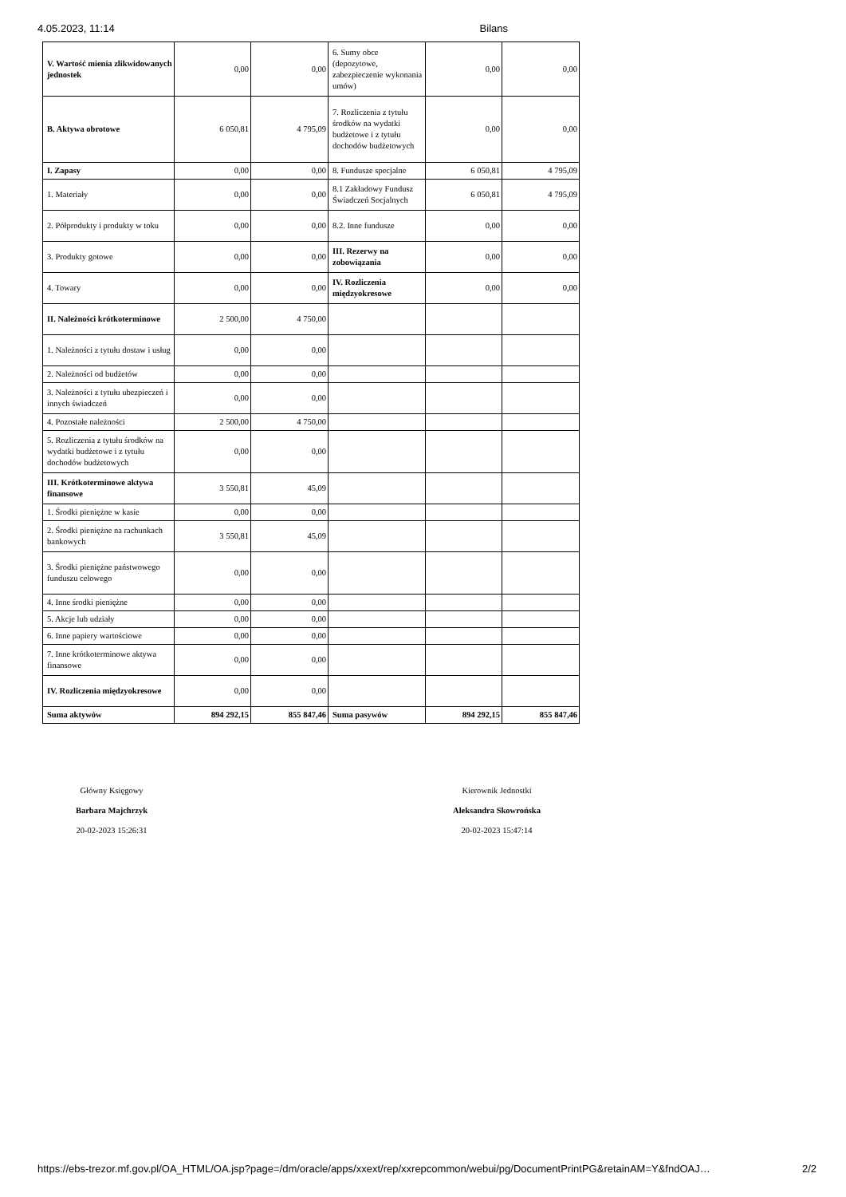4.05.2023, 11:14 Bilans
| V. Wartość mienia zlikwidowanych jednostek | 0,00 | 0,00 | 6. Sumy obce (depozytowe, zabezpieczenie wykonania umów) | 0,00 | 0,00 |
| B. Aktywa obrotowe | 6 050,81 | 4 795,09 | 7. Rozliczenia z tytułu środków na wydatki budżetowe i z tytułu dochodów budżetowych | 0,00 | 0,00 |
| I. Zapasy | 0,00 | 0,00 | 8. Fundusze specjalne | 6 050,81 | 4 795,09 |
| 1. Materiały | 0,00 | 0,00 | 8.1 Zakładowy Fundusz Świadczeń Socjalnych | 6 050,81 | 4 795,09 |
| 2. Półprodukty i produkty w toku | 0,00 | 0,00 | 8.2. Inne fundusze | 0,00 | 0,00 |
| 3. Produkty gotowe | 0,00 | 0,00 | III. Rezerwy na zobowiązania | 0,00 | 0,00 |
| 4. Towary | 0,00 | 0,00 | IV. Rozliczenia międzyokresowe | 0,00 | 0,00 |
| II. Należności krótkoterminowe | 2 500,00 | 4 750,00 | | | |
| 1. Należności z tytułu dostaw i usług | 0,00 | 0,00 | | | |
| 2. Należności od budżetów | 0,00 | 0,00 | | | |
| 3. Należności z tytułu ubezpieczeń i innych świadczeń | 0,00 | 0,00 | | | |
| 4. Pozostałe należności | 2 500,00 | 4 750,00 | | | |
| 5. Rozliczenia z tytułu środków na wydatki budżetowe i z tytułu dochodów budżetowych | 0,00 | 0,00 | | | |
| III. Krótkoterminowe aktywa finansowe | 3 550,81 | 45,09 | | | |
| 1. Środki pieniężne w kasie | 0,00 | 0,00 | | | |
| 2. Środki pieniężne na rachunkach bankowych | 3 550,81 | 45,09 | | | |
| 3. Środki pieniężne państwowego funduszu celowego | 0,00 | 0,00 | | | |
| 4. Inne środki pieniężne | 0,00 | 0,00 | | | |
| 5. Akcje lub udziały | 0,00 | 0,00 | | | |
| 6. Inne papiery wartościowe | 0,00 | 0,00 | | | |
| 7. Inne krótkoterminowe aktywa finansowe | 0,00 | 0,00 | | | |
| IV. Rozliczenia międzyokresowe | 0,00 | 0,00 | | | |
| Suma aktywów | 894 292,15 | 855 847,46 | Suma pasywów | 894 292,15 | 855 847,46 |
Główny Księgowy
Barbara Majchrzyk
20-02-2023 15:26:31
Kierownik Jednostki
Aleksandra Skowrońska
20-02-2023 15:47:14
https://ebs-trezor.mf.gov.pl/OA_HTML/OA.jsp?page=/dm/oracle/apps/xxext/rep/xxrepcommon/webui/pg/DocumentPrintPG&retainAM=Y&fndOAJ… 2/2